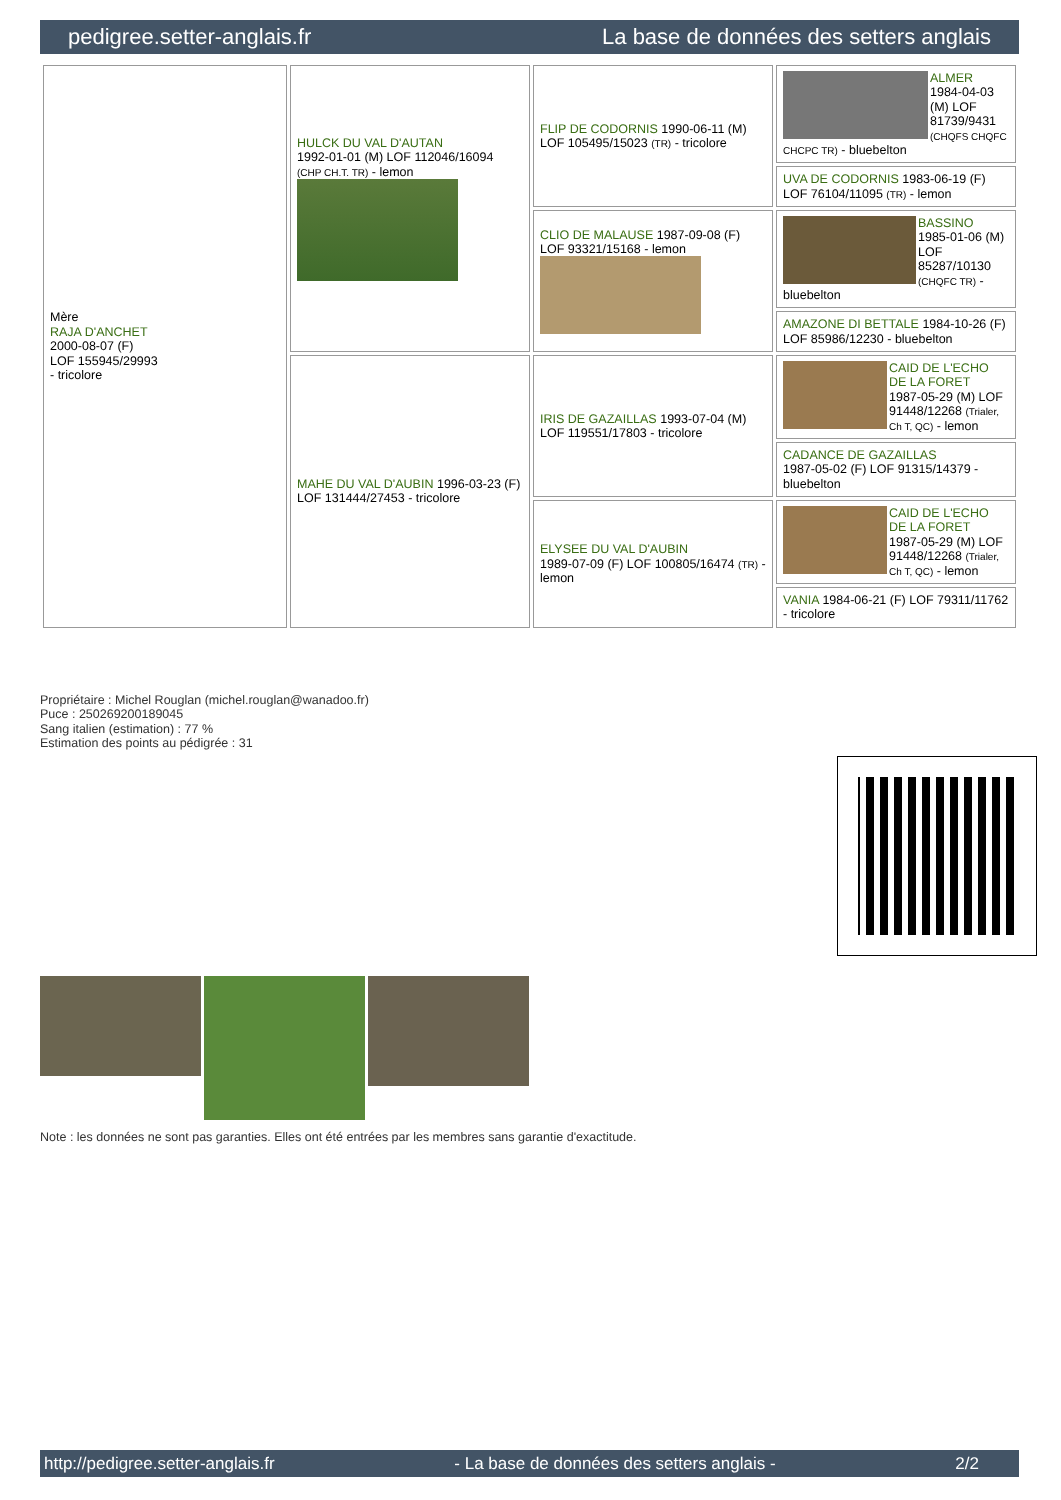pedigree.setter-anglais.fr La base de données des setters anglais
| Mère RAJA D'ANCHET 2000-08-07 (F) LOF 155945/29993 - tricolore | HULCK DU VAL D'AUTAN 1992-01-01 (M) LOF 112046/16094 (CHP CH.T. TR) - lemon | FLIP DE CODORNIS 1990-06-11 (M) LOF 105495/15023 (TR) - tricolore | ALMER 1984-04-03 (M) LOF 81739/9431 (CHQFS CHQFC CHCPC TR) - bluebelton |
| | | | UVA DE CODORNIS 1983-06-19 (F) LOF 76104/11095 (TR) - lemon |
| | | CLIO DE MALAUSE 1987-09-08 (F) LOF 93321/15168 - lemon | BASSINO 1985-01-06 (M) LOF 85287/10130 (CHQFC TR) - bluebelton |
| | | | AMAZONE DI BETTALE 1984-10-26 (F) LOF 85986/12230 - bluebelton |
| | MAHE DU VAL D'AUBIN 1996-03-23 (F) LOF 131444/27453 - tricolore | IRIS DE GAZAILLAS 1993-07-04 (M) LOF 119551/17803 - tricolore | CAID DE L'ECHO DE LA FORET 1987-05-29 (M) LOF 91448/12268 (Trialer, Ch T, QC) - lemon |
| | | | CADANCE DE GAZAILLAS 1987-05-02 (F) LOF 91315/14379 - bluebelton |
| | | ELYSEE DU VAL D'AUBIN 1989-07-09 (F) LOF 100805/16474 (TR) - lemon | CAID DE L'ECHO DE LA FORET 1987-05-29 (M) LOF 91448/12268 (Trialer, Ch T, QC) - lemon |
| | | | VANIA 1984-06-21 (F) LOF 79311/11762 - tricolore |
Propriétaire : Michel Rouglan (michel.rouglan@wanadoo.fr)
Puce : 250269200189045
Sang italien (estimation) : 77 %
Estimation des points au pédigrée : 31
Note : les données ne sont pas garanties. Elles ont été entrées par les membres sans garantie d'exactitude.
http://pedigree.setter-anglais.fr - La base de données des setters anglais - 2/2